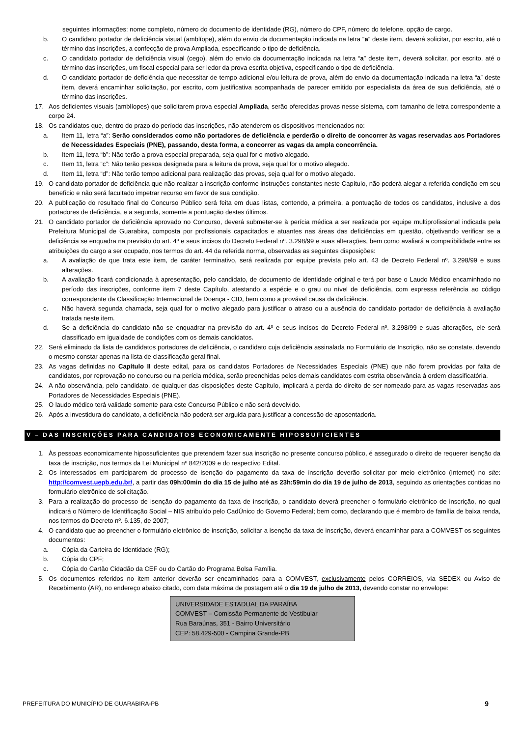seguintes informações: nome completo, número do documento de identidade (RG), número do CPF, número do telefone, opção de cargo.
b. O candidato portador de deficiência visual (amblíope), além do envio da documentação indicada na letra “a” deste item, deverá solicitar, por escrito, até o término das inscrições, a confecção de prova Ampliada, especificando o tipo de deficiência.
c. O candidato portador de deficiência visual (cego), além do envio da documentação indicada na letra “a” deste item, deverá solicitar, por escrito, até o término das inscrições, um fiscal especial para ser ledor da prova escrita objetiva, especificando o tipo de deficiência.
d. O candidato portador de deficiência que necessitar de tempo adicional e/ou leitura de prova, além do envio da documentação indicada na letra “a” deste item, deverá encaminhar solicitação, por escrito, com justificativa acompanhada de parecer emitido por especialista da área de sua deficiência, até o término das inscrições.
17. Aos deficientes visuais (amblíopes) que solicitarem prova especial Ampliada, serão oferecidas provas nesse sistema, com tamanho de letra correspondente a corpo 24.
18. Os candidatos que, dentro do prazo do período das inscrições, não atenderem os dispositivos mencionados no:
a. Item 11, letra “a”: Serão considerados como não portadores de deficiência e perderão o direito de concorrer às vagas reservadas aos Portadores de Necessidades Especiais (PNE), passando, desta forma, a concorrer as vagas da ampla concorrência.
b. Item 11, letra “b”: Não terão a prova especial preparada, seja qual for o motivo alegado.
c. Item 11, letra “c”: Não terão pessoa designada para a leitura da prova, seja qual for o motivo alegado.
d. Item 11, letra “d”: Não terão tempo adicional para realização das provas, seja qual for o motivo alegado.
19. O candidato portador de deficiência que não realizar a inscrição conforme instruções constantes neste Capítulo, não poderá alegar a referida condição em seu benefício e não será facultado impetrar recurso em favor de sua condição.
20. A publicação do resultado final do Concurso Público será feita em duas listas, contendo, a primeira, a pontuação de todos os candidatos, inclusive a dos portadores de deficiência, e a segunda, somente a pontuação destes últimos.
21. O candidato portador de deficiência aprovado no Concurso, deverá submeter-se à perícia médica a ser realizada por equipe multiprofissional indicada pela Prefeitura Municipal de Guarabira, composta por profissionais capacitados e atuantes nas áreas das deficiências em questão, objetivando verificar se a deficiência se enquadra na previsão do art. 4º e seus incisos do Decreto Federal nº. 3.298/99 e suas alterações, bem como avaliará a compatibilidade entre as atribuições do cargo a ser ocupado, nos termos do art. 44 da referida norma, observadas as seguintes disposições:
a. A avaliação de que trata este item, de caráter terminativo, será realizada por equipe prevista pelo art. 43 de Decreto Federal nº. 3.298/99 e suas alterações.
b. A avaliação ficará condicionada à apresentação, pelo candidato, de documento de identidade original e terá por base o Laudo Médico encaminhado no período das inscrições, conforme item 7 deste Capítulo, atestando a espécie e o grau ou nível de deficiência, com expressa referência ao código correspondente da Classificação Internacional de Doença - CID, bem como a provável causa da deficiência.
c. Não haverá segunda chamada, seja qual for o motivo alegado para justificar o atraso ou a ausência do candidato portador de deficiência à avaliação tratada neste item.
d. Se a deficiência do candidato não se enquadrar na previsão do art. 4º e seus incisos do Decreto Federal nº. 3.298/99 e suas alterações, ele será classificado em igualdade de condições com os demais candidatos.
22. Será eliminado da lista de candidatos portadores de deficiência, o candidato cuja deficiência assinalada no Formulário de Inscrição, não se constate, devendo o mesmo constar apenas na lista de classificação geral final.
23. As vagas definidas no Capítulo II deste edital, para os candidatos Portadores de Necessidades Especiais (PNE) que não forem providas por falta de candidatos, por reprovação no concurso ou na perícia médica, serão preenchidas pelos demais candidatos com estrita observância à ordem classificatória.
24. A não observância, pelo candidato, de qualquer das disposições deste Capítulo, implicará a perda do direito de ser nomeado para as vagas reservadas aos Portadores de Necessidades Especiais (PNE).
25. O laudo médico terá validade somente para este Concurso Público e não será devolvido.
26. Após a investidura do candidato, a deficiência não poderá ser arguida para justificar a concessão de aposentadoria.
V – DAS INSCRIÇÕES PARA CANDIDATOS ECONOMICAMENTE HIPOSSUFICIENTES
1. Às pessoas economicamente hipossuficientes que pretendem fazer sua inscrição no presente concurso público, é assegurado o direito de requerer isenção da taxa de inscrição, nos termos da Lei Municipal nº 842/2009 e do respectivo Edital.
2. Os interessados em participarem do processo de isenção do pagamento da taxa de inscrição deverão solicitar por meio eletrônico (Internet) no site: http://comvest.uepb.edu.br/, a partir das 09h:00min do dia 15 de julho até as 23h:59min do dia 19 de julho de 2013, seguindo as orientações contidas no formulário eletrônico de solicitação.
3. Para a realização do processo de isenção do pagamento da taxa de inscrição, o candidato deverá preencher o formulário eletrônico de inscrição, no qual indicará o Número de Identificação Social – NIS atribuído pelo CadÚnico do Governo Federal; bem como, declarando que é membro de família de baixa renda, nos termos do Decreto nº. 6.135, de 2007;
4. O candidato que ao preencher o formulário eletrônico de inscrição, solicitar a isenção da taxa de inscrição, deverá encaminhar para a COMVEST os seguintes documentos:
a. Cópia da Carteira de Identidade (RG);
b. Cópia do CPF;
c. Cópia do Cartão Cidadão da CEF ou do Cartão do Programa Bolsa Família.
5. Os documentos referidos no item anterior deverão ser encaminhados para a COMVEST, exclusivamente pelos CORREIOS, via SEDEX ou Aviso de Recebimento (AR), no endereço abaixo citado, com data máxima de postagem até o dia 19 de julho de 2013, devendo constar no envelope:
UNIVERSIDADE ESTADUAL DA PARAÍBA
COMVEST – Comissão Permanente do Vestibular
Rua Baraúnas, 351 - Bairro Universitário
CEP: 58.429-500 - Campina Grande-PB
PREFEITURA DO MUNICÍPIO DE GUARABIRA-PB 9